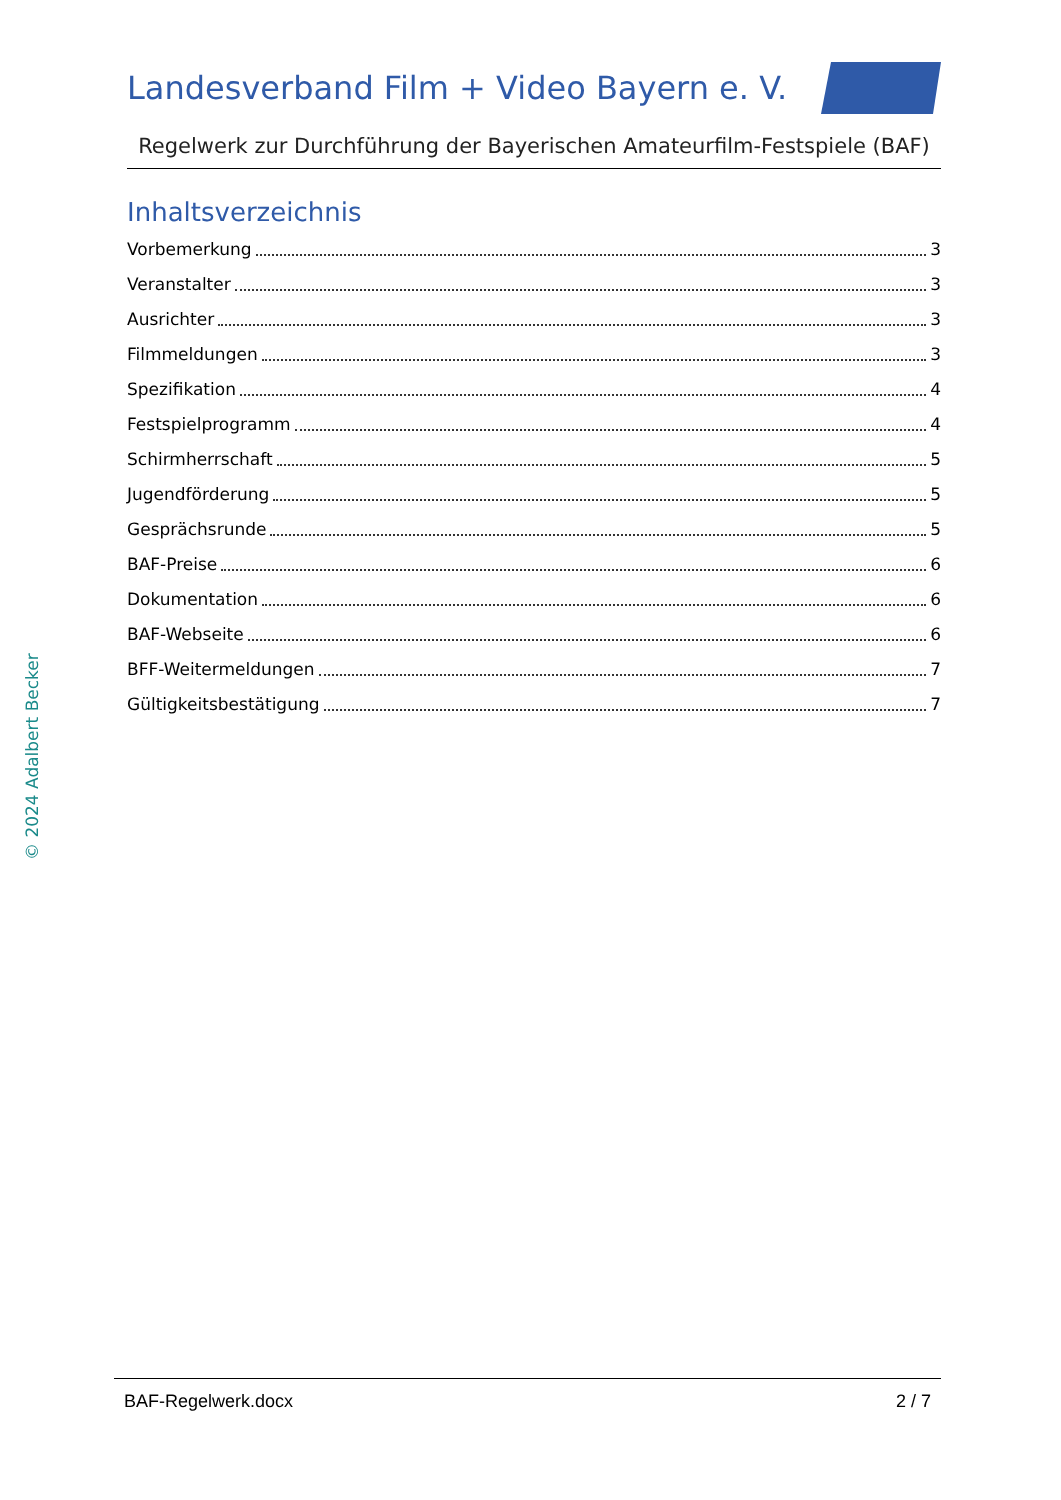Landesverband Film + Video Bayern e. V.
Regelwerk zur Durchführung der Bayerischen Amateurfilm-Festspiele (BAF)
Inhaltsverzeichnis
Vorbemerkung 3
Veranstalter 3
Ausrichter 3
Filmmeldungen 3
Spezifikation 4
Festspielprogramm 4
Schirmherrschaft 5
Jugendförderung 5
Gesprächsrunde 5
BAF-Preise 6
Dokumentation 6
BAF-Webseite 6
BFF-Weitermeldungen 7
Gültigkeitsbestätigung 7
© 2024 Adalbert Becker
BAF-Regelwerk.docx 2 / 7